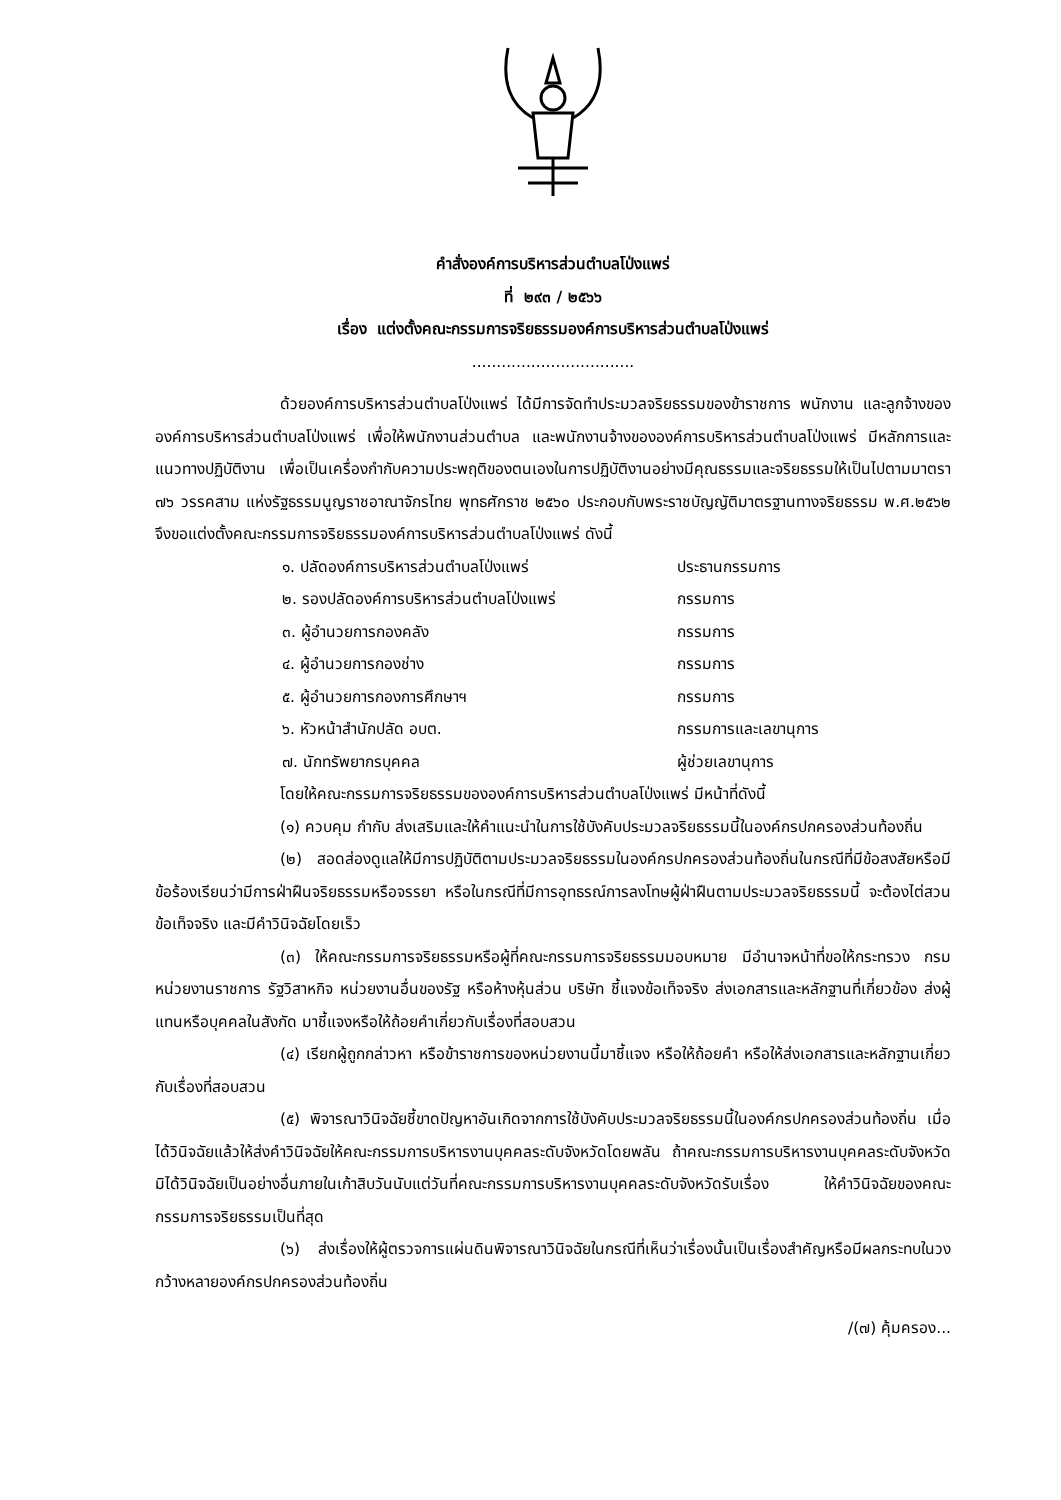คำสั่งองค์การบริหารส่วนตำบลโป่งแพร่
ที่ ๒๙๓ / ๒๕๖๖
เรื่อง แต่งตั้งคณะกรรมการจริยธรรมองค์การบริหารส่วนตำบลโป่งแพร่
.................................
ด้วยองค์การบริหารส่วนตำบลโป่งแพร่ ได้มีการจัดทำประมวลจริยธรรมของข้าราชการ พนักงาน และลูกจ้างขององค์การบริหารส่วนตำบลโป่งแพร่ เพื่อให้พนักงานส่วนตำบล และพนักงานจ้างขององค์การบริหารส่วนตำบลโป่งแพร่ มีหลักการและแนวทางปฏิบัติงาน เพื่อเป็นเครื่องกำกับความประพฤติของตนเองในการปฏิบัติงานอย่างมีคุณธรรมและจริยธรรมให้เป็นไปตามมาตรา ๗๖ วรรคสาม แห่งรัฐธรรมนูญราชอาณาจักรไทย พุทธศักราช ๒๕๖๐ ประกอบกับพระราชบัญญัติมาตรฐานทางจริยธรรม พ.ศ.๒๕๖๒ จึงขอแต่งตั้งคณะกรรมการจริยธรรมองค์การบริหารส่วนตำบลโป่งแพร่ ดังนี้
๑. ปลัดองค์การบริหารส่วนตำบลโป่งแพร่ ประธานกรรมการ
๒. รองปลัดองค์การบริหารส่วนตำบลโป่งแพร่ กรรมการ
๓. ผู้อำนวยการกองคลัง กรรมการ
๔. ผู้อำนวยการกองช่าง กรรมการ
๕. ผู้อำนวยการกองการศึกษาฯ กรรมการ
๖. หัวหน้าสำนักปลัด อบต. กรรมการและเลขานุการ
๗. นักทรัพยากรบุคคล ผู้ช่วยเลขานุการ
โดยให้คณะกรรมการจริยธรรมขององค์การบริหารส่วนตำบลโป่งแพร่ มีหน้าที่ดังนี้
(๑) ควบคุม กำกับ ส่งเสริมและให้คำแนะนำในการใช้บังคับประมวลจริยธรรมนี้ในองค์กรปกครองส่วนท้องถิ่น
(๒) สอดส่องดูแลให้มีการปฏิบัติตามประมวลจริยธรรมในองค์กรปกครองส่วนท้องถิ่นในกรณีที่มีข้อสงสัยหรือมีข้อร้องเรียนว่ามีการฝ่าฝืนจริยธรรมหรือจรรยา หรือในกรณีที่มีการอุทธรณ์การลงโทษผู้ฝ่าฝืนตามประมวลจริยธรรมนี้ จะต้องไต่สวนข้อเท็จจริง และมีคำวินิจฉัยโดยเร็ว
(๓) ให้คณะกรรมการจริยธรรมหรือผู้ที่คณะกรรมการจริยธรรมมอบหมาย มีอำนาจหน้าที่ขอให้กระทรวง กรม หน่วยงานราชการ รัฐวิสาหกิจ หน่วยงานอื่นของรัฐ หรือห้างหุ้นส่วน บริษัท ชี้แจงข้อเท็จจริง ส่งเอกสารและหลักฐานที่เกี่ยวข้อง ส่งผู้แทนหรือบุคคลในสังกัด มาชี้แจงหรือให้ถ้อยคำเกี่ยวกับเรื่องที่สอบสวน
(๔) เรียกผู้ถูกกล่าวหา หรือข้าราชการของหน่วยงานนี้มาชี้แจง หรือให้ถ้อยคำ หรือให้ส่งเอกสารและหลักฐานเกี่ยวกับเรื่องที่สอบสวน
(๕) พิจารณาวินิจฉัยชี้ขาดปัญหาอันเกิดจากการใช้บังคับประมวลจริยธรรมนี้ในองค์กรปกครองส่วนท้องถิ่น เมื่อได้วินิจฉัยแล้วให้ส่งคำวินิจฉัยให้คณะกรรมการบริหารงานบุคคลระดับจังหวัดโดยพลัน ถ้าคณะกรรมการบริหารงานบุคคลระดับจังหวัดมิได้วินิจฉัยเป็นอย่างอื่นภายในเก้าสิบวันนับแต่วันที่คณะกรรมการบริหารงานบุคคลระดับจังหวัดรับเรื่อง ให้คำวินิจฉัยของคณะกรรมการจริยธรรมเป็นที่สุด
(๖) ส่งเรื่องให้ผู้ตรวจการแผ่นดินพิจารณาวินิจฉัยในกรณีที่เห็นว่าเรื่องนั้นเป็นเรื่องสำคัญหรือมีผลกระทบในวงกว้างหลายองค์กรปกครองส่วนท้องถิ่น
/(๗) คุ้มครอง...